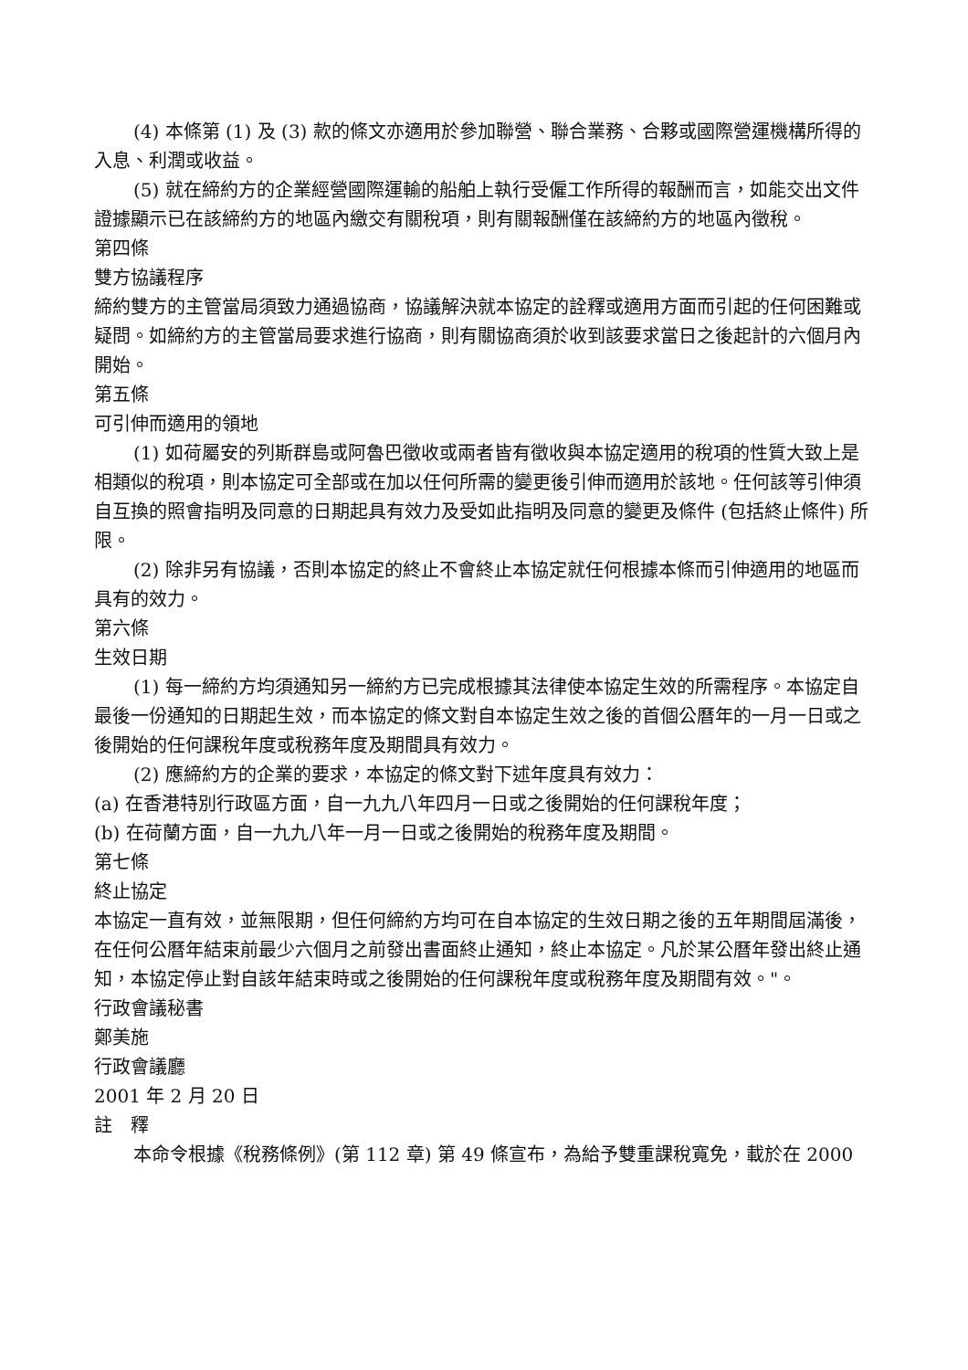(4) 本條第 (1) 及 (3) 款的條文亦適用於參加聯營、聯合業務、合夥或國際營運機構所得的入息、利潤或收益。
(5) 就在締約方的企業經營國際運輸的船舶上執行受僱工作所得的報酬而言，如能交出文件證據顯示已在該締約方的地區內繳交有關稅項，則有關報酬僅在該締約方的地區內徵稅。
第四條
雙方協議程序
締約雙方的主管當局須致力通過協商，協議解決就本協定的詮釋或適用方面而引起的任何困難或疑問。如締約方的主管當局要求進行協商，則有關協商須於收到該要求當日之後起計的六個月內開始。
第五條
可引伸而適用的領地
(1) 如荷屬安的列斯群島或阿魯巴徵收或兩者皆有徵收與本協定適用的稅項的性質大致上是相類似的稅項，則本協定可全部或在加以任何所需的變更後引伸而適用於該地。任何該等引伸須自互換的照會指明及同意的日期起具有效力及受如此指明及同意的變更及條件 (包括終止條件) 所限。
(2) 除非另有協議，否則本協定的終止不會終止本協定就任何根據本條而引伸適用的地區而具有的效力。
第六條
生效日期
(1) 每一締約方均須通知另一締約方已完成根據其法律使本協定生效的所需程序。本協定自最後一份通知的日期起生效，而本協定的條文對自本協定生效之後的首個公曆年的一月一日或之後開始的任何課稅年度或稅務年度及期間具有效力。
(2) 應締約方的企業的要求，本協定的條文對下述年度具有效力：
(a) 在香港特別行政區方面，自一九九八年四月一日或之後開始的任何課稅年度；
(b) 在荷蘭方面，自一九九八年一月一日或之後開始的稅務年度及期間。
第七條
終止協定
本協定一直有效，並無限期，但任何締約方均可在自本協定的生效日期之後的五年期間屆滿後，在任何公曆年結束前最少六個月之前發出書面終止通知，終止本協定。凡於某公曆年發出終止通知，本協定停止對自該年結束時或之後開始的任何課稅年度或稅務年度及期間有效。"。
行政會議秘書
鄭美施
行政會議廳
2001 年 2 月 20 日
註　釋
本命令根據《稅務條例》(第 112 章) 第 49 條宣布，為給予雙重課稅寬免，載於在 2000